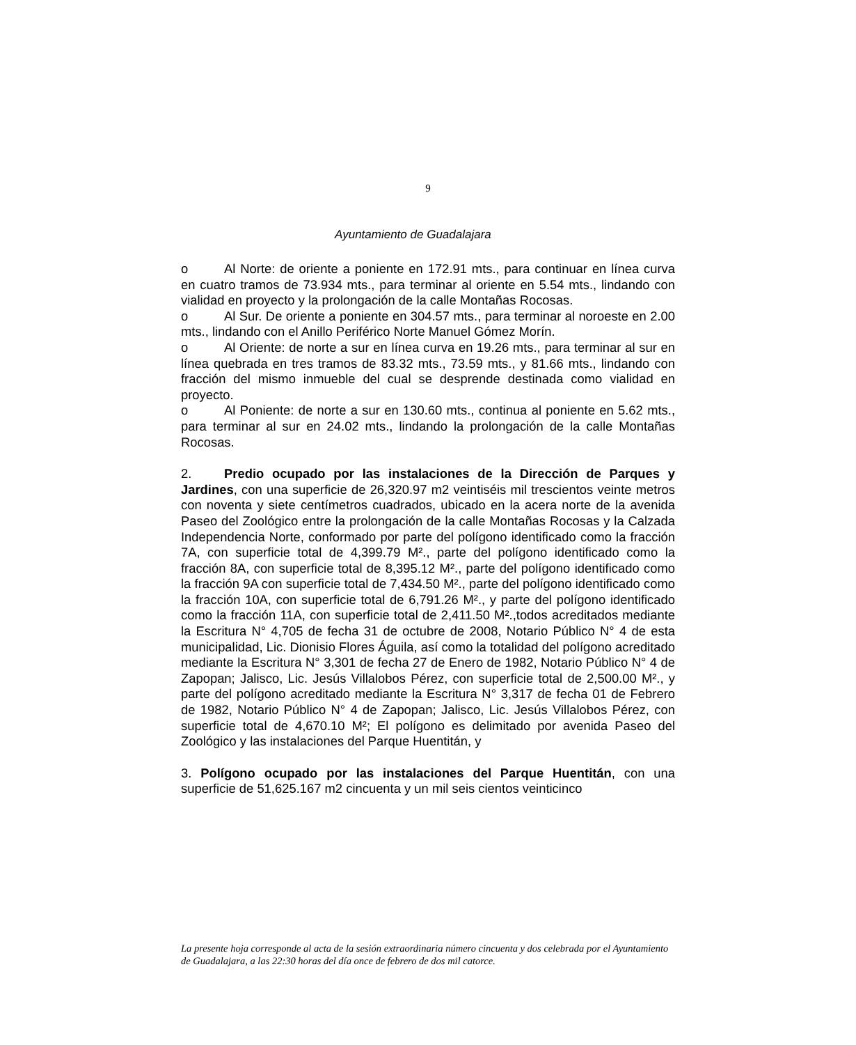9
Ayuntamiento de Guadalajara
o Al Norte: de oriente a poniente en 172.91 mts., para continuar en línea curva en cuatro tramos de 73.934 mts., para terminar al oriente en 5.54 mts., lindando con vialidad en proyecto y la prolongación de la calle Montañas Rocosas.
o Al Sur. De oriente a poniente en 304.57 mts., para terminar al noroeste en 2.00 mts., lindando con el Anillo Periférico Norte Manuel Gómez Morín.
o Al Oriente: de norte a sur en línea curva en 19.26 mts., para terminar al sur en línea quebrada en tres tramos de 83.32 mts., 73.59 mts., y 81.66 mts., lindando con fracción del mismo inmueble del cual se desprende destinada como vialidad en proyecto.
o Al Poniente: de norte a sur en 130.60 mts., continua al poniente en 5.62 mts., para terminar al sur en 24.02 mts., lindando la prolongación de la calle Montañas Rocosas.
2. Predio ocupado por las instalaciones de la Dirección de Parques y Jardines, con una superficie de 26,320.97 m2 veintiséis mil trescientos veinte metros con noventa y siete centímetros cuadrados, ubicado en la acera norte de la avenida Paseo del Zoológico entre la prolongación de la calle Montañas Rocosas y la Calzada Independencia Norte, conformado por parte del polígono identificado como la fracción 7A, con superficie total de 4,399.79 M²., parte del polígono identificado como la fracción 8A, con superficie total de 8,395.12 M²., parte del polígono identificado como la fracción 9A con superficie total de 7,434.50 M²., parte del polígono identificado como la fracción 10A, con superficie total de 6,791.26 M²., y parte del polígono identificado como la fracción 11A, con superficie total de 2,411.50 M².,todos acreditados mediante la Escritura N° 4,705 de fecha 31 de octubre de 2008, Notario Público N° 4 de esta municipalidad, Lic. Dionisio Flores Águila, así como la totalidad del polígono acreditado mediante la Escritura N° 3,301 de fecha 27 de Enero de 1982, Notario Público N° 4 de Zapopan; Jalisco, Lic. Jesús Villalobos Pérez, con superficie total de 2,500.00 M²., y parte del polígono acreditado mediante la Escritura N° 3,317 de fecha 01 de Febrero de 1982, Notario Público N° 4 de Zapopan; Jalisco, Lic. Jesús Villalobos Pérez, con superficie total de 4,670.10 M²; El polígono es delimitado por avenida Paseo del Zoológico y las instalaciones del Parque Huentitán, y
3. Polígono ocupado por las instalaciones del Parque Huentitán, con una superficie de 51,625.167 m2 cincuenta y un mil seis cientos veinticinco
La presente hoja corresponde al acta de la sesión extraordinaria número cincuenta y dos celebrada por el Ayuntamiento de Guadalajara, a las 22:30 horas del día once de febrero de dos mil catorce.